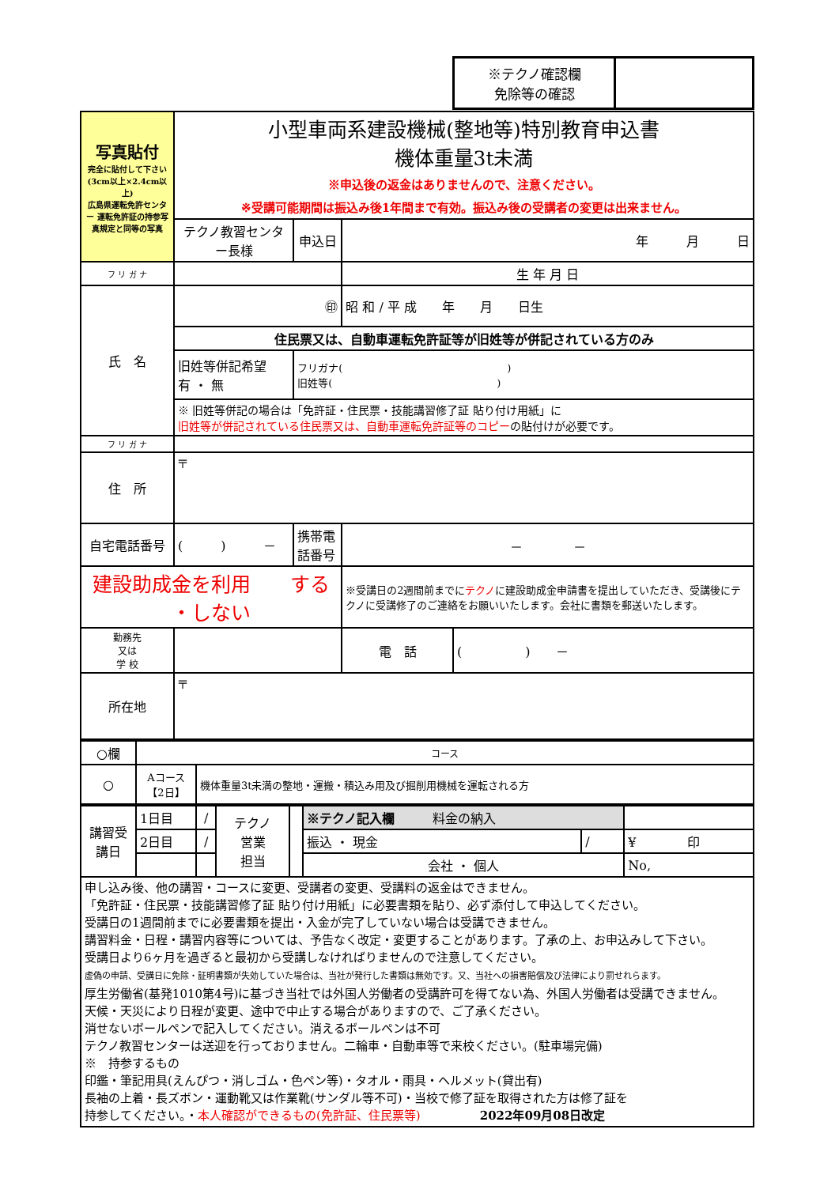| ※テクノ確認欄 免除等の確認 | |
| 写真貼付 完全に貼付して下さい (3cm以上×2.4cm以上) 広島県運転免許センター 運転免許証の持参写真規定と同等の写真 | 小型車両系建設機械(整地等)特別教育申込書 機体重量3t未満 ※申込後の返金はありませんので、注意ください。 ※受講可能期間は振込み後1年間まで有効。振込み後の受講者の変更は出来ません。 | | | |
| | テクノ教習センター長様 | 申込日 | 年 月 日 | |
| フ リ ガ ナ | | | 生 年 月 日 | |
| 氏 名 | ㊞ | | 昭 和 / 平 成 年 月 日生 | |
| | 住民票又は、自動車運転免許証等が旧姓等が併記されている方のみ | | | |
| | 旧姓等併記希望 有 ・ 無 | フリガナ( ) 旧姓等( ) | | |
| | ※ 旧姓等併記の場合は「免許証・住民票・技能講習修了証 貼り付け用紙」に 旧姓等が併記されている住民票又は、自動車運転免許証等のコピー の貼付けが必要です。 | | | |
| フ リ ガ ナ | | | | |
| 住 所 | 〒 | | | |
| 自宅電話番号 | ( ) － | 携帯電話番号 | － － | |
| 建設助成金を利用 する ・しない | | | ※受講日の2週間前までに テクノ に建設助成金申請書を提出していただき、受講後にテクノに受講修了のご連絡をお願いいたします。会社に書類を郵送いたします。 | |
| 勤務先 又は 学 校 | | | 電 話 | ( ) － |
| 所在地 | 〒 | | | |
| ○欄 | コース | |
| ○ | Aコース 【2日】 | 機体重量3t未満の整地・運搬・積込み用及び掘削用機械を運転される方 |
| 講習受講日 | 1日目 | / | テクノ 営業 担当 | | ※テクノ記入欄 料金の納入 | | |
| | 2日目 | / | | | 振込 ・ 現金 | / | ¥ 印 |
| | | | | | 会社 ・ 個人 | | No, |
申し込み後、他の講習・コースに変更、受講者の変更、受講料の返金はできません。
「免許証・住民票・技能講習修了証 貼り付け用紙」に必要書類を貼り、必ず添付して申込してください。
受講日の1週間前までに必要書類を提出・入金が完了していない場合は受講できません。
講習料金・日程・講習内容等については、予告なく改定・変更することがあります。了承の上、お申込みして下さい。
受講日より6ヶ月を過ぎると最初から受講しなければりませんので注意してください。
虚偽の申請、受講日に免除・証明書類が失効していた場合は、当社が発行した書類は無効です。又、当社への損害賠償及び法律により罰せれらます。
厚生労働省(基発1010第4号)に基づき当社では外国人労働者の受講許可を得てない為、外国人労働者は受講できません。
天候・天災により日程が変更、途中で中止する場合がありますので、ご了承ください。
消せないボールペンで記入してください。消えるボールペンは不可
テクノ教習センターは送迎を行っておりません。二輪車・自動車等で来校ください。(駐車場完備)
※　持参するもの
印鑑・筆記用具(えんぴつ・消しゴム・色ペン等)・タオル・雨具・ヘルメット(貸出有)
長袖の上着・長ズボン・運動靴又は作業靴(サンダル等不可)・当校で修了証を取得された方は修了証を
持参してください。・本人確認ができるもの(免許証、住民票等)　　　　　2022年09月08日改定